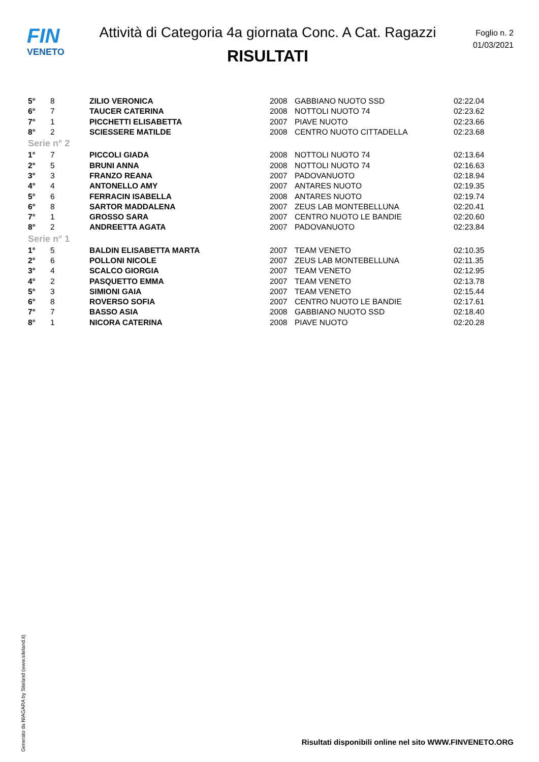FIN
VENETO
Attività di Categoria 4a giornata Conc. A Cat. Ragazzi
RISULTATI
Foglio n. 2
01/03/2021
| 5° | 8 | ZILIO VERONICA | 2008 | GABBIANO NUOTO SSD | 02:22.04 |
| 6° | 7 | TAUCER CATERINA | 2008 | NOTTOLI NUOTO 74 | 02:23.62 |
| 7° | 1 | PICCHETTI ELISABETTA | 2007 | PIAVE NUOTO | 02:23.66 |
| 8° | 2 | SCIESSERE MATILDE | 2008 | CENTRO NUOTO CITTADELLA | 02:23.68 |
| Serie n° 2 | | | | | |
| 1° | 7 | PICCOLI GIADA | 2008 | NOTTOLI NUOTO 74 | 02:13.64 |
| 2° | 5 | BRUNI ANNA | 2008 | NOTTOLI NUOTO 74 | 02:16.63 |
| 3° | 3 | FRANZO REANA | 2007 | PADOVANUOTO | 02:18.94 |
| 4° | 4 | ANTONELLO AMY | 2007 | ANTARES NUOTO | 02:19.35 |
| 5° | 6 | FERRACIN ISABELLA | 2008 | ANTARES NUOTO | 02:19.74 |
| 6° | 8 | SARTOR MADDALENA | 2007 | ZEUS LAB MONTEBELLUNA | 02:20.41 |
| 7° | 1 | GROSSO SARA | 2007 | CENTRO NUOTO LE BANDIE | 02:20.60 |
| 8° | 2 | ANDREETTA AGATA | 2007 | PADOVANUOTO | 02:23.84 |
| Serie n° 1 | | | | | |
| 1° | 5 | BALDIN ELISABETTA MARTA | 2007 | TEAM VENETO | 02:10.35 |
| 2° | 6 | POLLONI NICOLE | 2007 | ZEUS LAB MONTEBELLUNA | 02:11.35 |
| 3° | 4 | SCALCO GIORGIA | 2007 | TEAM VENETO | 02:12.95 |
| 4° | 2 | PASQUETTO EMMA | 2007 | TEAM VENETO | 02:13.78 |
| 5° | 3 | SIMIONI GAIA | 2007 | TEAM VENETO | 02:15.44 |
| 6° | 8 | ROVERSO SOFIA | 2007 | CENTRO NUOTO LE BANDIE | 02:17.61 |
| 7° | 7 | BASSO ASIA | 2008 | GABBIANO NUOTO SSD | 02:18.40 |
| 8° | 1 | NICORA CATERINA | 2008 | PIAVE NUOTO | 02:20.28 |
Generato da NIAGARA by Siteland (www.siteland.it)
Risultati disponibili online nel sito WWW.FINVENETO.ORG